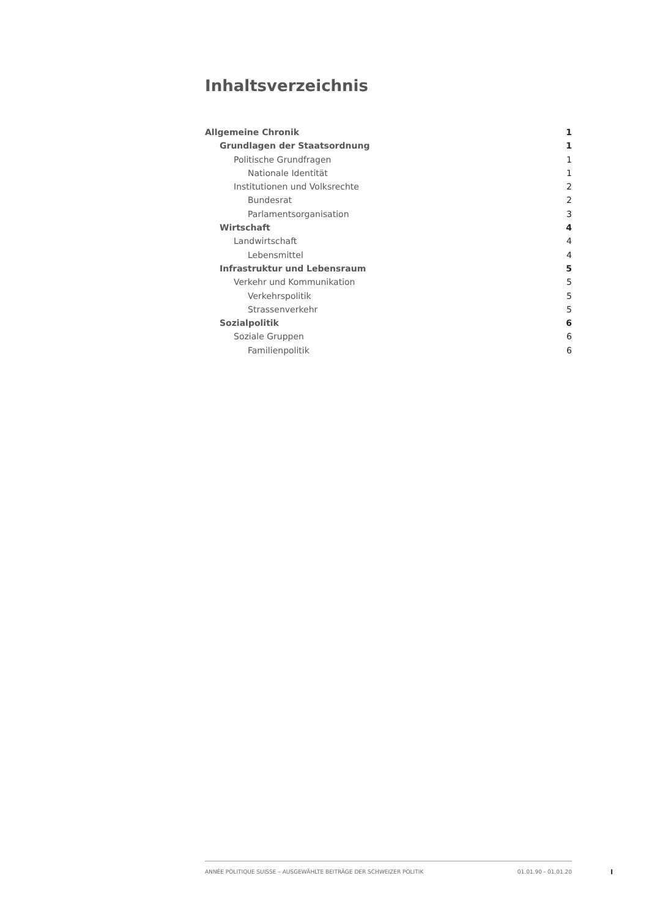Inhaltsverzeichnis
Allgemeine Chronik 1
Grundlagen der Staatsordnung 1
Politische Grundfragen 1
Nationale Identität 1
Institutionen und Volksrechte 2
Bundesrat 2
Parlamentsorganisation 3
Wirtschaft 4
Landwirtschaft 4
Lebensmittel 4
Infrastruktur und Lebensraum 5
Verkehr und Kommunikation 5
Verkehrspolitik 5
Strassenverkehr 5
Sozialpolitik 6
Soziale Gruppen 6
Familienpolitik 6
ANNÉE POLITIQUE SUISSE – AUSGEWÄHLTE BEITRÄGE DER SCHWEIZER POLITIK 01.01.90 - 01.01.20
I